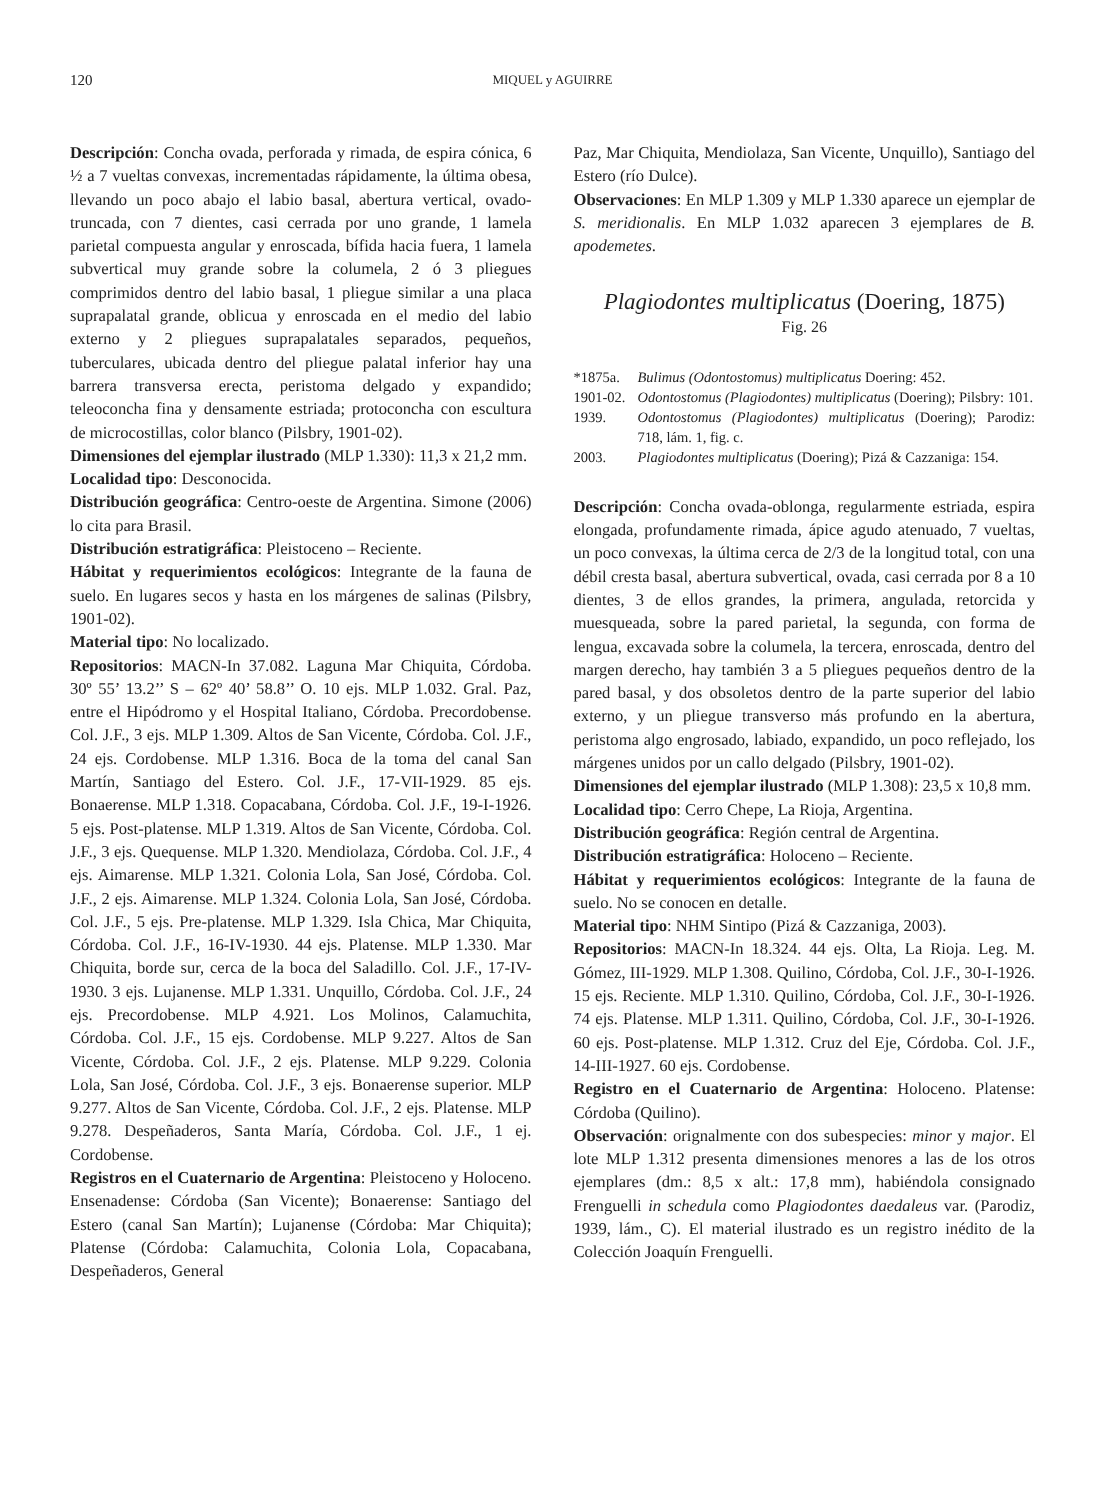120 MIQUEL y AGUIRRE
Descripción: Concha ovada, perforada y rimada, de espira cónica, 6 ½ a 7 vueltas convexas, incrementadas rápidamente, la última obesa, llevando un poco abajo el labio basal, abertura vertical, ovado-truncada, con 7 dientes, casi cerrada por uno grande, 1 lamela parietal compuesta angular y enroscada, bífida hacia fuera, 1 lamela subvertical muy grande sobre la columela, 2 ó 3 pliegues comprimidos dentro del labio basal, 1 pliegue similar a una placa suprapalatal grande, oblicua y enroscada en el medio del labio externo y 2 pliegues suprapalatales separados, pequeños, tuberculares, ubicada dentro del pliegue palatal inferior hay una barrera transversa erecta, peristoma delgado y expandido; teleoconcha fina y densamente estriada; protoconcha con escultura de microcostillas, color blanco (Pilsbry, 1901-02).
Dimensiones del ejemplar ilustrado (MLP 1.330): 11,3 x 21,2 mm.
Localidad tipo: Desconocida.
Distribución geográfica: Centro-oeste de Argentina. Simone (2006) lo cita para Brasil.
Distribución estratigráfica: Pleistoceno – Reciente.
Hábitat y requerimientos ecológicos: Integrante de la fauna de suelo. En lugares secos y hasta en los márgenes de salinas (Pilsbry, 1901-02).
Material tipo: No localizado.
Repositorios: MACN-In 37.082. Laguna Mar Chiquita, Córdoba. 30º 55’ 13.2’’ S – 62º 40’ 58.8’’ O. 10 ejs. MLP 1.032. Gral. Paz, entre el Hipódromo y el Hospital Italiano, Córdoba. Precordobense. Col. J.F., 3 ejs. MLP 1.309. Altos de San Vicente, Córdoba. Col. J.F., 24 ejs. Cordobense. MLP 1.316. Boca de la toma del canal San Martín, Santiago del Estero. Col. J.F., 17-VII-1929. 85 ejs. Bonaerense. MLP 1.318. Copacabana, Córdoba. Col. J.F., 19-I-1926. 5 ejs. Post-platense. MLP 1.319. Altos de San Vicente, Córdoba. Col. J.F., 3 ejs. Quequense. MLP 1.320. Mendiolaza, Córdoba. Col. J.F., 4 ejs. Aimarense. MLP 1.321. Colonia Lola, San José, Córdoba. Col. J.F., 2 ejs. Aimarense. MLP 1.324. Colonia Lola, San José, Córdoba. Col. J.F., 5 ejs. Pre-platense. MLP 1.329. Isla Chica, Mar Chiquita, Córdoba. Col. J.F., 16-IV-1930. 44 ejs. Platense. MLP 1.330. Mar Chiquita, borde sur, cerca de la boca del Saladillo. Col. J.F., 17-IV- 1930. 3 ejs. Lujanense. MLP 1.331. Unquillo, Córdoba. Col. J.F., 24 ejs. Precordobense. MLP 4.921. Los Molinos, Calamuchita, Córdoba. Col. J.F., 15 ejs. Cordobense. MLP 9.227. Altos de San Vicente, Córdoba. Col. J.F., 2 ejs. Platense. MLP 9.229. Colonia Lola, San José, Córdoba. Col. J.F., 3 ejs. Bonaerense superior. MLP 9.277. Altos de San Vicente, Córdoba. Col. J.F., 2 ejs. Platense. MLP 9.278. Despeñaderos, Santa María, Córdoba. Col. J.F., 1 ej. Cordobense.
Registros en el Cuaternario de Argentina: Pleistoceno y Holoceno. Ensenadense: Córdoba (San Vicente); Bonaerense: Santiago del Estero (canal San Martín); Lujanense (Córdoba: Mar Chiquita); Platense (Córdoba: Calamuchita, Colonia Lola, Copacabana, Despeñaderos, General
Paz, Mar Chiquita, Mendiolaza, San Vicente, Unquillo), Santiago del Estero (río Dulce).
Observaciones: En MLP 1.309 y MLP 1.330 aparece un ejemplar de S. meridionalis. En MLP 1.032 aparecen 3 ejemplares de B. apodemetes.
Plagiodontes multiplicatus (Doering, 1875)
Fig. 26
*1875a. Bulimus (Odontostomus) multiplicatus Doering: 452.
1901-02. Odontostomus (Plagiodontes) multiplicatus (Doering); Pilsbry: 101.
1939. Odontostomus (Plagiodontes) multiplicatus (Doering); Parodiz: 718, lám. 1, fig. c.
2003. Plagiodontes multiplicatus (Doering); Pizá & Cazzaniga: 154.
Descripción: Concha ovada-oblonga, regularmente estriada, espira elongada, profundamente rimada, ápice agudo atenuado, 7 vueltas, un poco convexas, la última cerca de 2/3 de la longitud total, con una débil cresta basal, abertura subvertical, ovada, casi cerrada por 8 a 10 dientes, 3 de ellos grandes, la primera, angulada, retorcida y muesqueada, sobre la pared parietal, la segunda, con forma de lengua, excavada sobre la columela, la tercera, enroscada, dentro del margen derecho, hay también 3 a 5 pliegues pequeños dentro de la pared basal, y dos obsoletos dentro de la parte superior del labio externo, y un pliegue transverso más profundo en la abertura, peristoma algo engrosado, labiado, expandido, un poco reflejado, los márgenes unidos por un callo delgado (Pilsbry, 1901-02).
Dimensiones del ejemplar ilustrado (MLP 1.308): 23,5 x 10,8 mm.
Localidad tipo: Cerro Chepe, La Rioja, Argentina.
Distribución geográfica: Región central de Argentina.
Distribución estratigráfica: Holoceno – Reciente.
Hábitat y requerimientos ecológicos: Integrante de la fauna de suelo. No se conocen en detalle.
Material tipo: NHM Sintipo (Pizá & Cazzaniga, 2003).
Repositorios: MACN-In 18.324. 44 ejs. Olta, La Rioja. Leg. M. Gómez, III-1929. MLP 1.308. Quilino, Córdoba, Col. J.F., 30-I-1926. 15 ejs. Reciente. MLP 1.310. Quilino, Córdoba, Col. J.F., 30-I-1926. 74 ejs. Platense. MLP 1.311. Quilino, Córdoba, Col. J.F., 30-I-1926. 60 ejs. Post-platense. MLP 1.312. Cruz del Eje, Córdoba. Col. J.F., 14-III-1927. 60 ejs. Cordobense.
Registro en el Cuaternario de Argentina: Holoceno. Platense: Córdoba (Quilino).
Observación: orignalmente con dos subespecies: minor y major. El lote MLP 1.312 presenta dimensiones menores a las de los otros ejemplares (dm.: 8,5 x alt.: 17,8 mm), habiéndola consignado Frenguelli in schedula como Plagiodontes daedaleus var. (Parodiz, 1939, lám., C). El material ilustrado es un registro inédito de la Colección Joaquín Frenguelli.